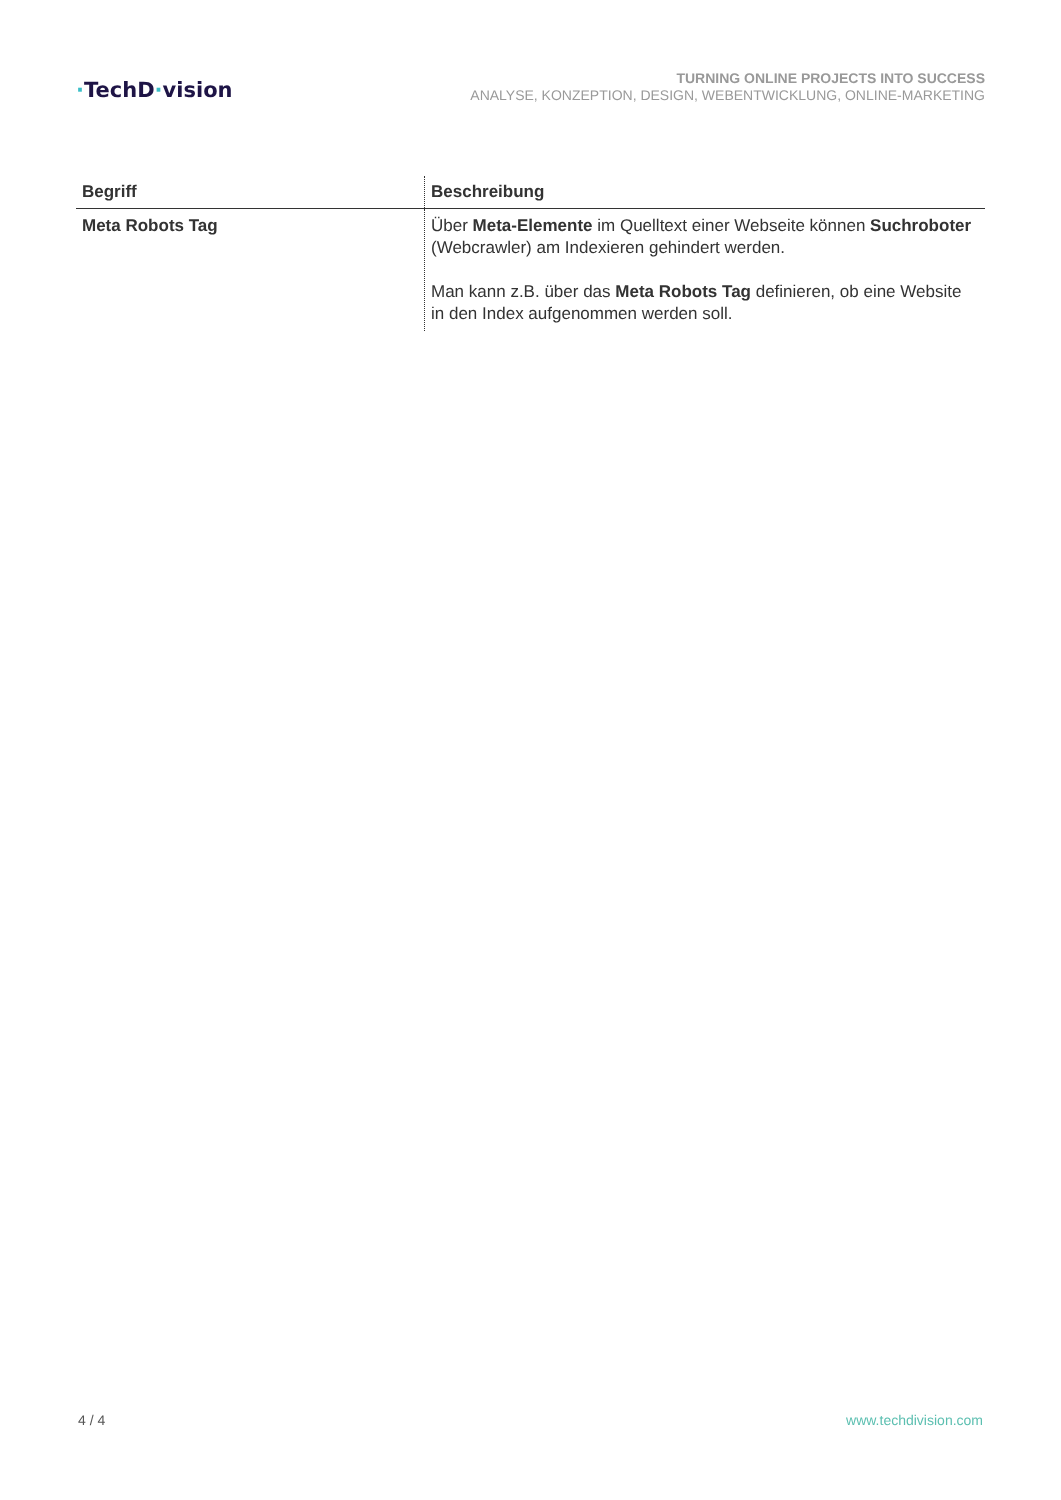·TechD·vision
TURNING ONLINE PROJECTS INTO SUCCESS
ANALYSE, KONZEPTION, DESIGN, WEBENTWICKLUNG, ONLINE-MARKETING
| Begriff | Beschreibung |
| --- | --- |
| Meta Robots Tag | Über Meta-Elemente im Quelltext einer Webseite können Suchroboter (Webcrawler) am Indexieren gehindert werden. Man kann z.B. über das Meta Robots Tag definieren, ob eine Website in den Index aufgenommen werden soll. |
4 / 4 www.techdivision.com